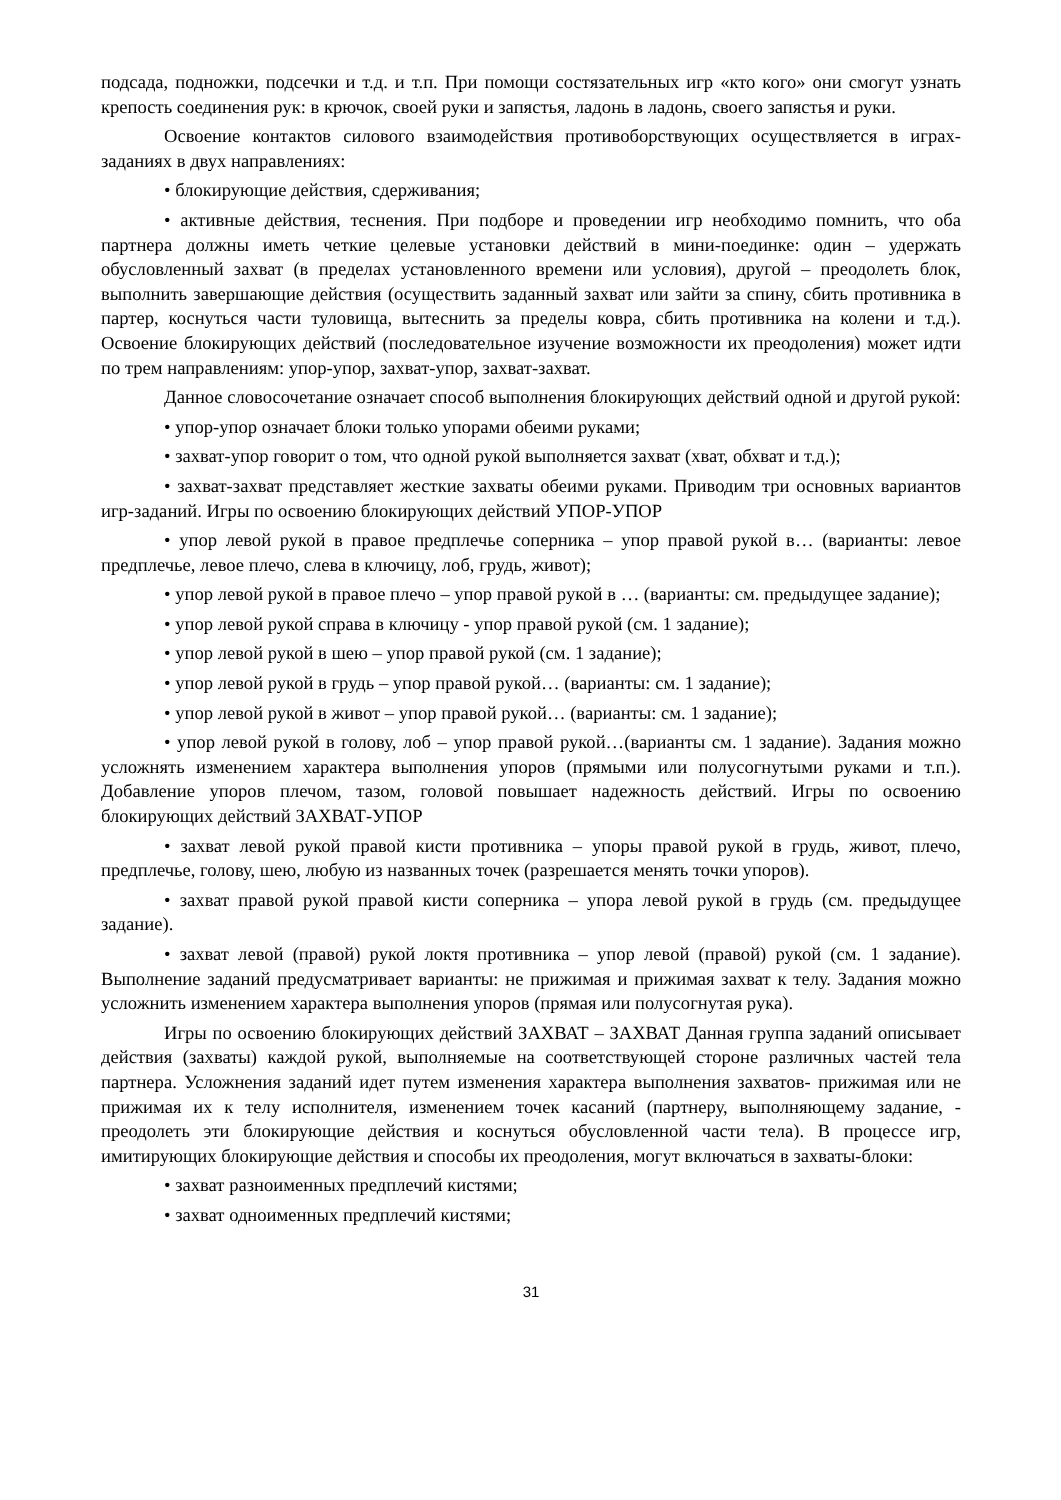подсада, подножки, подсечки и т.д. и т.п. При помощи состязательных игр «кто кого» они смогут узнать крепость соединения рук: в крючок, своей руки и запястья, ладонь в ладонь, своего запястья и руки.
Освоение контактов силового взаимодействия противоборствующих осуществляется в играх-заданиях в двух направлениях:
• блокирующие действия, сдерживания;
• активные действия, теснения. При подборе и проведении игр необходимо помнить, что оба партнера должны иметь четкие целевые установки действий в мини-поединке: один – удержать обусловленный захват (в пределах установленного времени или условия), другой – преодолеть блок, выполнить завершающие действия (осуществить заданный захват или зайти за спину, сбить противника в партер, коснуться части туловища, вытеснить за пределы ковра, сбить противника на колени и т.д.). Освоение блокирующих действий (последовательное изучение возможности их преодоления) может идти по трем направлениям: упор-упор, захват-упор, захват-захват.
Данное словосочетание означает способ выполнения блокирующих действий одной и другой рукой:
• упор-упор означает блоки только упорами обеими руками;
• захват-упор говорит о том, что одной рукой выполняется захват (хват, обхват и т.д.);
• захват-захват представляет жесткие захваты обеими руками. Приводим три основных вариантов игр-заданий. Игры по освоению блокирующих действий УПОР-УПОР
• упор левой рукой в правое предплечье соперника – упор правой рукой в… (варианты: левое предплечье, левое плечо, слева в ключицу, лоб, грудь, живот);
• упор левой рукой в правое плечо – упор правой рукой в … (варианты: см. предыдущее задание);
• упор левой рукой справа в ключицу - упор правой рукой (см. 1 задание);
• упор левой рукой в шею – упор правой рукой (см. 1 задание);
• упор левой рукой в грудь – упор правой рукой… (варианты: см. 1 задание);
• упор левой рукой в живот – упор правой рукой… (варианты: см. 1 задание);
• упор левой рукой в голову, лоб – упор правой рукой…(варианты см. 1 задание). Задания можно усложнять изменением характера выполнения упоров (прямыми или полусогнутыми руками и т.п.). Добавление упоров плечом, тазом, головой повышает надежность действий. Игры по освоению блокирующих действий ЗАХВАТ-УПОР
• захват левой рукой правой кисти противника – упоры правой рукой в грудь, живот, плечо, предплечье, голову, шею, любую из названных точек (разрешается менять точки упоров).
• захват правой рукой правой кисти соперника – упора левой рукой в грудь (см. предыдущее задание).
• захват левой (правой) рукой локтя противника – упор левой (правой) рукой (см. 1 задание). Выполнение заданий предусматривает варианты: не прижимая и прижимая захват к телу. Задания можно усложнить изменением характера выполнения упоров (прямая или полусогнутая рука).
Игры по освоению блокирующих действий ЗАХВАТ – ЗАХВАТ Данная группа заданий описывает действия (захваты) каждой рукой, выполняемые на соответствующей стороне различных частей тела партнера. Усложнения заданий идет путем изменения характера выполнения захватов- прижимая или не прижимая их к телу исполнителя, изменением точек касаний (партнеру, выполняющему задание, - преодолеть эти блокирующие действия и коснуться обусловленной части тела). В процессе игр, имитирующих блокирующие действия и способы их преодоления, могут включаться в захваты-блоки:
• захват разноименных предплечий кистями;
• захват одноименных предплечий кистями;
31